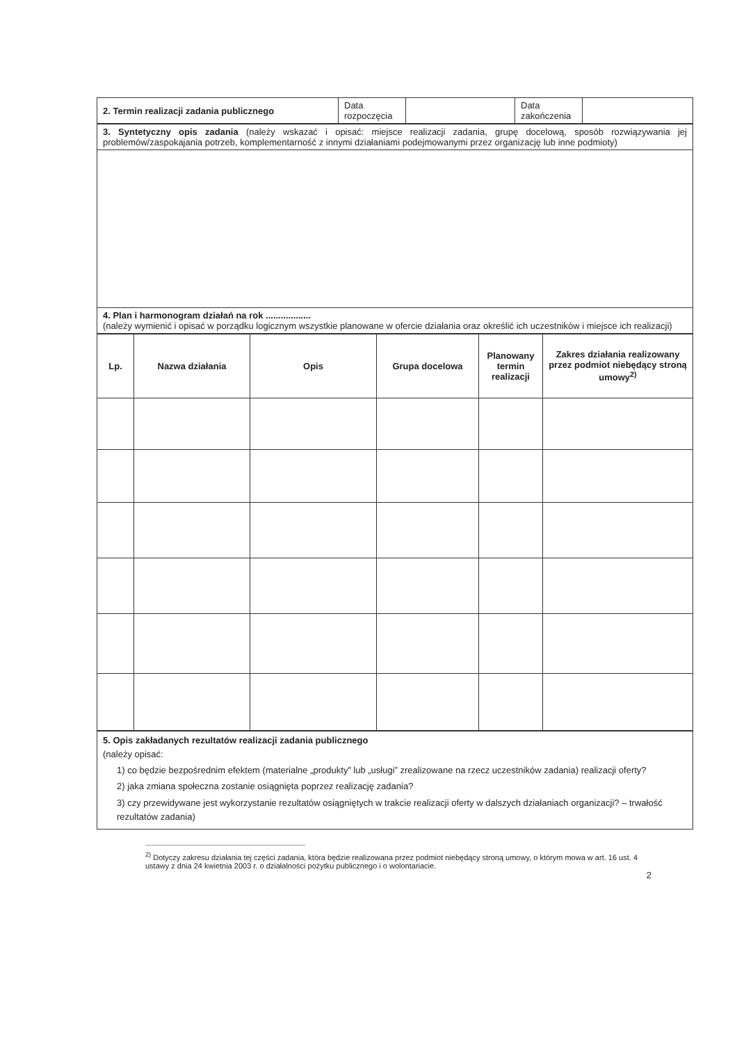| 2. Termin realizacji zadania publicznego | Data rozpoczęcia | | Data zakończenia | |
| 3. Syntetyczny opis zadania (należy wskazać i opisać: miejsce realizacji zadania, grupę docelową, sposób rozwiązywania jej problemów/zaspokajania potrzeb, komplementarność z innymi działaniami podejmowanymi przez organizację lub inne podmioty) |
| 4. Plan i harmonogram działań na rok .................. (należy wymienić i opisać w porządku logicznym wszystkie planowane w ofercie działania oraz określić ich uczestników i miejsce ich realizacji) |
| Lp. | Nazwa działania | Opis | Grupa docelowa | Planowany termin realizacji | Zakres działania realizowany przez podmiot niebędący stroną umowy<sup>2)</sup> |
| --- | --- | --- | --- | --- | --- |
| 5. Opis zakładanych rezultatów realizacji zadania publicznego (należy opisać: 1) co będzie bezpośrednim efektem (materialne „produkty” lub „usługi” zrealizowane na rzecz uczestników zadania) realizacji oferty? 2) jaka zmiana społeczna zostanie osiągnięta poprzez realizację zadania? 3) czy przewidywane jest wykorzystanie rezultatów osiągniętych w trakcie realizacji oferty w dalszych działaniach organizacji? – trwałość rezultatów zadania) |
<sup>2)</sup> Dotyczy zakresu działania tej części zadania, która będzie realizowana przez podmiot niebędący stroną umowy, o którym mowa w art. 16 ust. 4 ustawy z dnia 24 kwietnia 2003 r. o działalności pożytku publicznego i o wolontariacie.
2